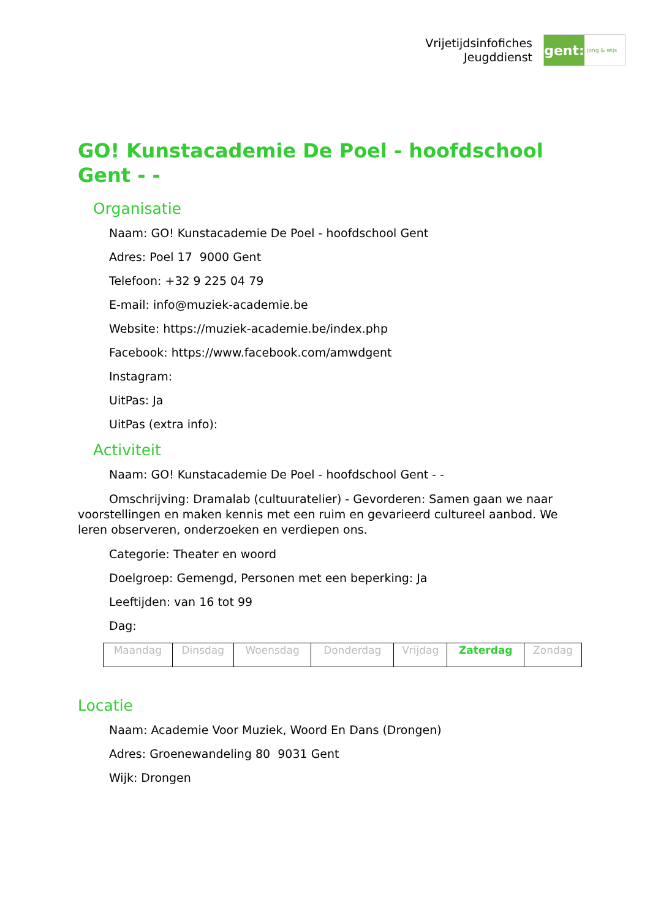Vrijetijdsinfofiches
Jeugddienst
gent:
jong & wijs
GO! Kunstacademie De Poel - hoofdschool Gent - -
Organisatie
Naam: GO! Kunstacademie De Poel - hoofdschool Gent
Adres: Poel 17 9000 Gent
Telefoon: +32 9 225 04 79
E-mail: info@muziek-academie.be
Website: https://muziek-academie.be/index.php
Facebook: https://www.facebook.com/amwdgent
Instagram:
UitPas: Ja
UitPas (extra info):
Activiteit
Naam: GO! Kunstacademie De Poel - hoofdschool Gent - -
Omschrijving: Dramalab (cultuuratelier) - Gevorderen: Samen gaan we naar voorstellingen en maken kennis met een ruim en gevarieerd cultureel aanbod. We leren observeren, onderzoeken en verdiepen ons.
Categorie: Theater en woord
Doelgroep: Gemengd, Personen met een beperking: Ja
Leeftijden: van 16 tot 99
Dag:
| Maandag | Dinsdag | Woensdag | Donderdag | Vrijdag | Zaterdag | Zondag |
Locatie
Naam: Academie Voor Muziek, Woord En Dans (Drongen)
Adres: Groenewandeling 80 9031 Gent
Wijk: Drongen